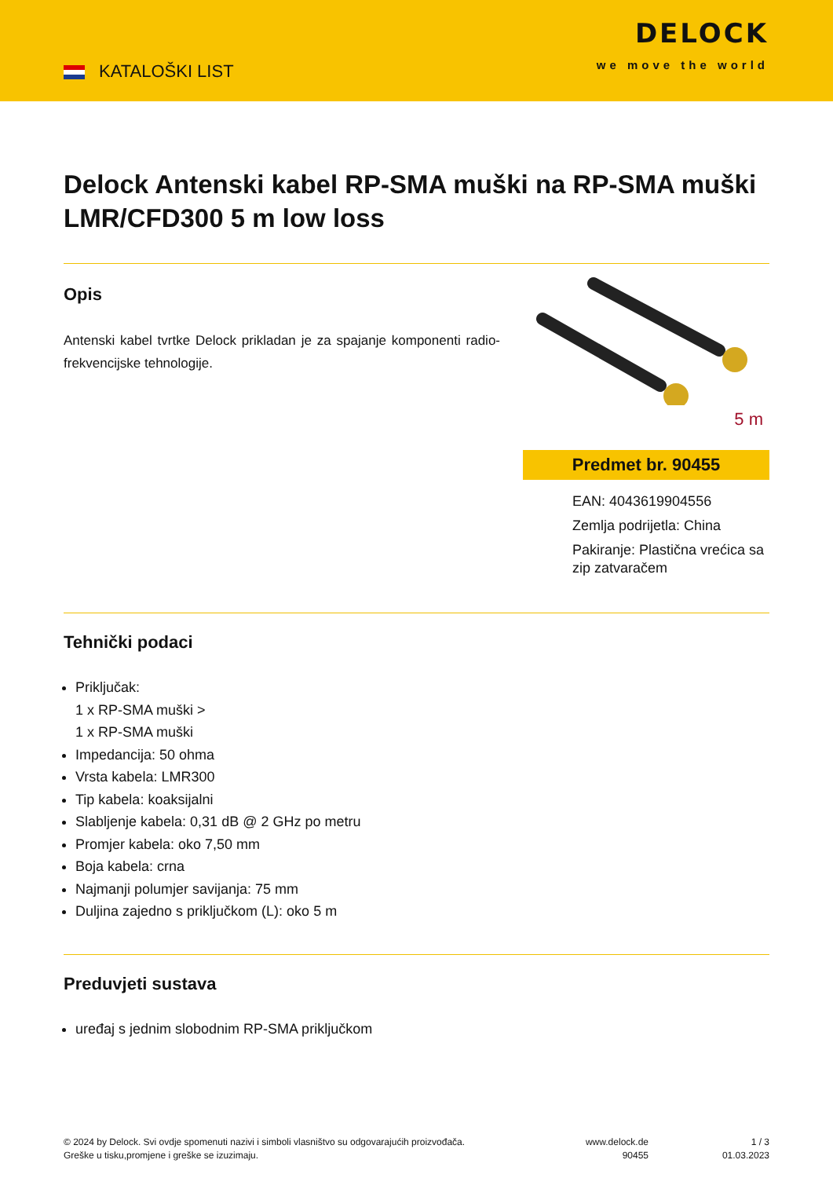KATALOŠKI LIST
DELOCK
we move the world
Delock Antenski kabel RP-SMA muški na RP-SMA muški LMR/CFD300 5 m low loss
Opis
Antenski kabel tvrtke Delock prikladan je za spajanje komponenti radio-frekvencijske tehnologije.
5 m
Predmet br. 90455
EAN: 4043619904556
Zemlja podrijetla: China
Pakiranje: Plastična vrećica sa zip zatvaračem
Tehnički podaci
Priključak:
1 x RP-SMA muški >
1 x RP-SMA muški
Impedancija: 50 ohma
Vrsta kabela: LMR300
Tip kabela: koaksijalni
Slabljenje kabela: 0,31 dB @ 2 GHz po metru
Promjer kabela: oko 7,50 mm
Boja kabela: crna
Najmanji polumjer savijanja: 75 mm
Duljina zajedno s priključkom (L): oko 5 m
Preduvjeti sustava
uređaj s jednim slobodnim RP-SMA priključkom
© 2024 by Delock. Svi ovdje spomenuti nazivi i simboli vlasništvo su odgovarajućih proizvođača.
Greške u tisku,promjene i greške se izuzimaju.
www.delock.de
90455
1 / 3
01.03.2023